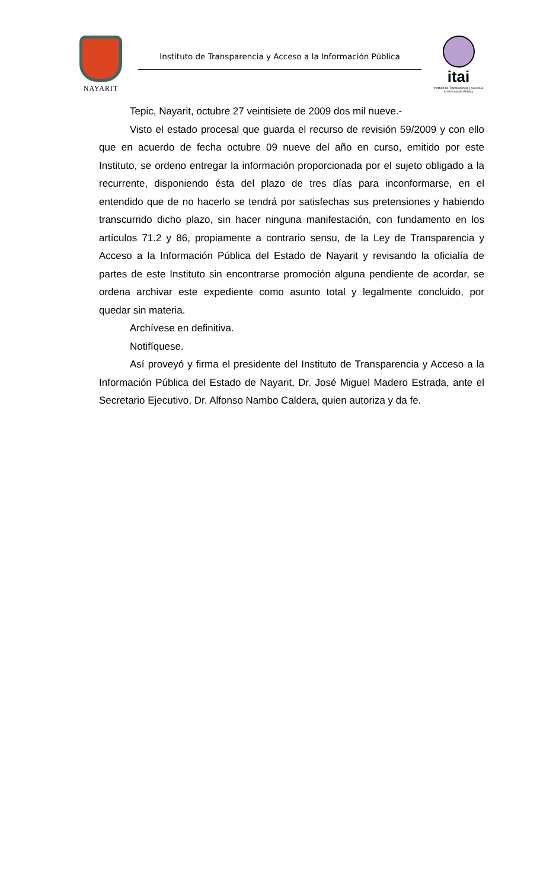NAYARIT
Instituto de Transparencia y Acceso a la Información Pública
itai
Instituto de Transparencia y Acceso a la Información Pública
Tepic, Nayarit, octubre 27 veintisiete de 2009 dos mil nueve.-
Visto el estado procesal que guarda el recurso de revisión 59/2009 y con ello que en acuerdo de fecha octubre 09 nueve del año en curso, emitido por este Instituto, se ordeno entregar la información proporcionada por el sujeto obligado a la recurrente, disponiendo ésta del plazo de tres días para inconformarse, en el entendido que de no hacerlo se tendrá por satisfechas sus pretensiones y habiendo transcurrido dicho plazo, sin hacer ninguna manifestación, con fundamento en los artículos 71.2 y 86, propiamente a contrario sensu, de la Ley de Transparencia y Acceso a la Información Pública del Estado de Nayarit y revisando la oficialía de partes de este Instituto sin encontrarse promoción alguna pendiente de acordar, se ordena archivar este expediente como asunto total y legalmente concluido, por quedar sin materia.
Archívese en definitiva.
Notifíquese.
Así proveyó y firma el presidente del Instituto de Transparencia y Acceso a la Información Pública del Estado de Nayarit, Dr. José Miguel Madero Estrada, ante el Secretario Ejecutivo, Dr. Alfonso Nambo Caldera, quien autoriza y da fe.